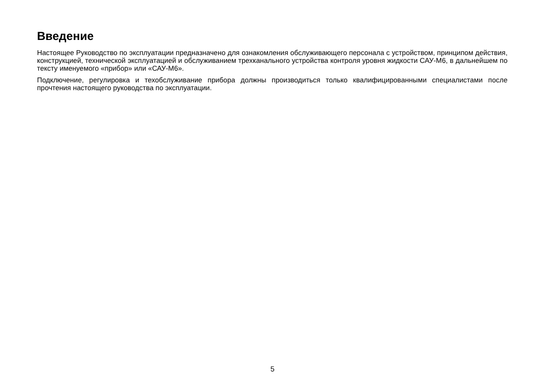Введение
Настоящее Руководство по эксплуатации предназначено для ознакомления обслуживающего персонала с устройством, принципом действия, конструкцией, технической эксплуатацией и обслуживанием трехканального устройства контроля уровня жидкости САУ-М6, в дальнейшем по тексту именуемого «прибор» или «САУ-М6».
Подключение, регулировка и техобслуживание прибора должны производиться только квалифицированными специалистами после прочтения настоящего руководства по эксплуатации.
5